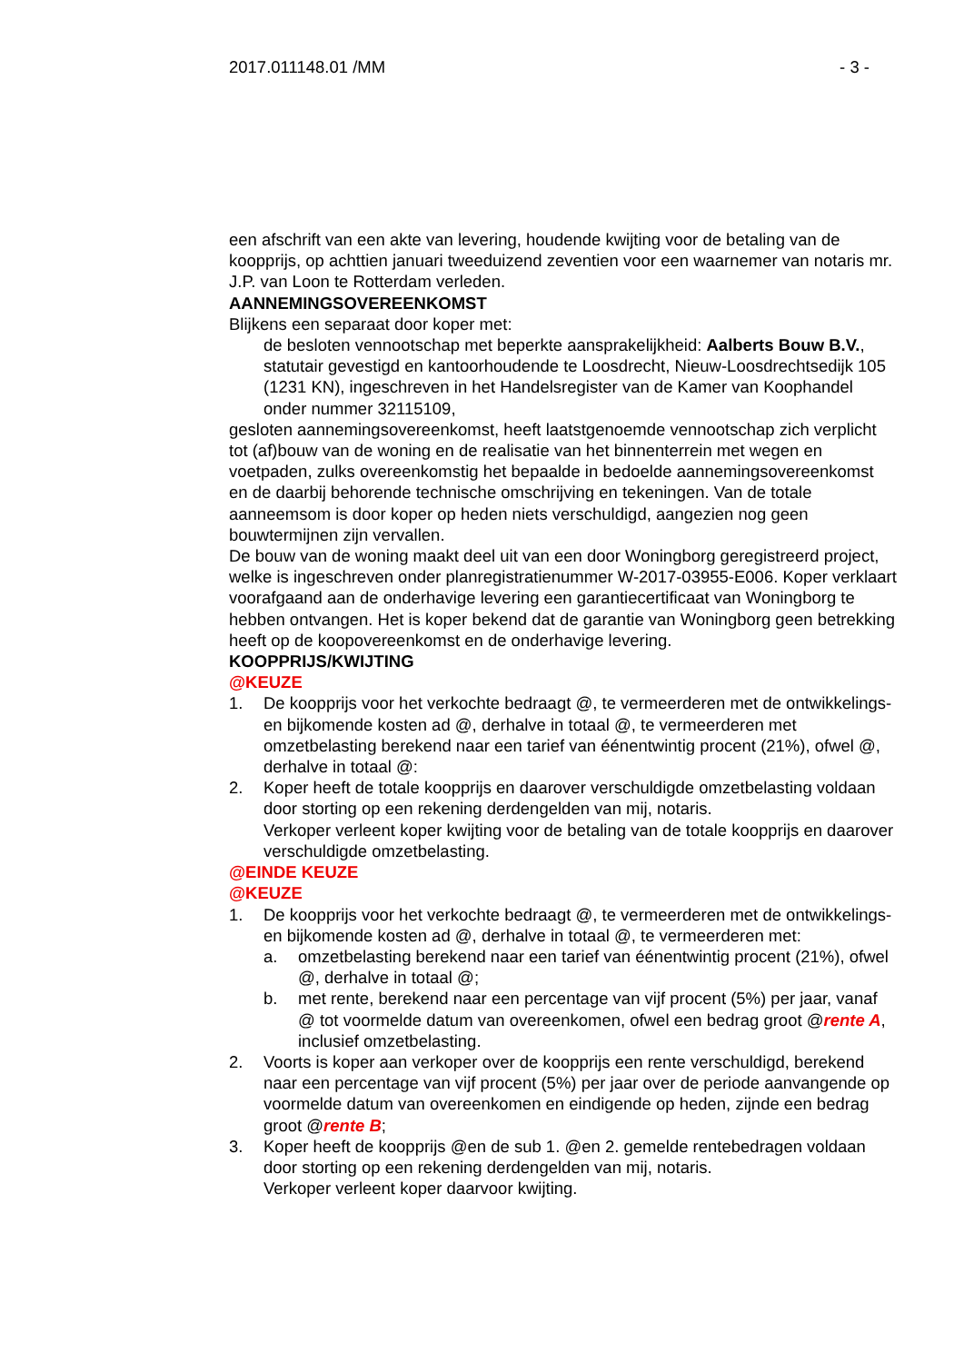2017.011148.01 /MM - 3 -
een afschrift van een akte van levering, houdende kwijting voor de betaling van de koopprijs, op achttien januari tweeduizend zeventien voor een waarnemer van notaris mr. J.P. van Loon te Rotterdam verleden.
AANNEMINGSOVEREENKOMST
Blijkens een separaat door koper met:
de besloten vennootschap met beperkte aansprakelijkheid: Aalberts Bouw B.V., statutair gevestigd en kantoorhoudende te Loosdrecht, Nieuw-Loosdrechtsedijk 105 (1231 KN), ingeschreven in het Handelsregister van de Kamer van Koophandel onder nummer 32115109,
gesloten aannemingsovereenkomst, heeft laatstgenoemde vennootschap zich verplicht tot (af)bouw van de woning en de realisatie van het binnenterrein met wegen en voetpaden, zulks overeenkomstig het bepaalde in bedoelde aannemingsovereenkomst en de daarbij behorende technische omschrijving en tekeningen. Van de totale aanneemsom is door koper op heden niets verschuldigd, aangezien nog geen bouwtermijnen zijn vervallen.
De bouw van de woning maakt deel uit van een door Woningborg geregistreerd project, welke is ingeschreven onder planregistratienummer W-2017-03955-E006. Koper verklaart voorafgaand aan de onderhavige levering een garantiecertificaat van Woningborg te hebben ontvangen. Het is koper bekend dat de garantie van Woningborg geen betrekking heeft op de koopovereenkomst en de onderhavige levering.
KOOPPRIJS/KWIJTING
@KEUZE
1. De koopprijs voor het verkochte bedraagt @, te vermeerderen met de ontwikkelings- en bijkomende kosten ad @, derhalve in totaal @, te vermeerderen met omzetbelasting berekend naar een tarief van éénentwintig procent (21%), ofwel @, derhalve in totaal @:
2. Koper heeft de totale koopprijs en daarover verschuldigde omzetbelasting voldaan door storting op een rekening derdengelden van mij, notaris.
Verkoper verleent koper kwijting voor de betaling van de totale koopprijs en daarover verschuldigde omzetbelasting.
@EINDE KEUZE
@KEUZE
1. De koopprijs voor het verkochte bedraagt @, te vermeerderen met de ontwikkelings- en bijkomende kosten ad @, derhalve in totaal @, te vermeerderen met:
a. omzetbelasting berekend naar een tarief van éénentwintig procent (21%), ofwel @, derhalve in totaal @;
b. met rente, berekend naar een percentage van vijf procent (5%) per jaar, vanaf @ tot voormelde datum van overeenkomen, ofwel een bedrag groot @rente A, inclusief omzetbelasting.
2. Voorts is koper aan verkoper over de koopprijs een rente verschuldigd, berekend naar een percentage van vijf procent (5%) per jaar over de periode aanvangende op voormelde datum van overeenkomen en eindigende op heden, zijnde een bedrag groot @rente B;
3. Koper heeft de koopprijs @en de sub 1. @en 2. gemelde rentebedragen voldaan door storting op een rekening derdengelden van mij, notaris.
Verkoper verleent koper daarvoor kwijting.